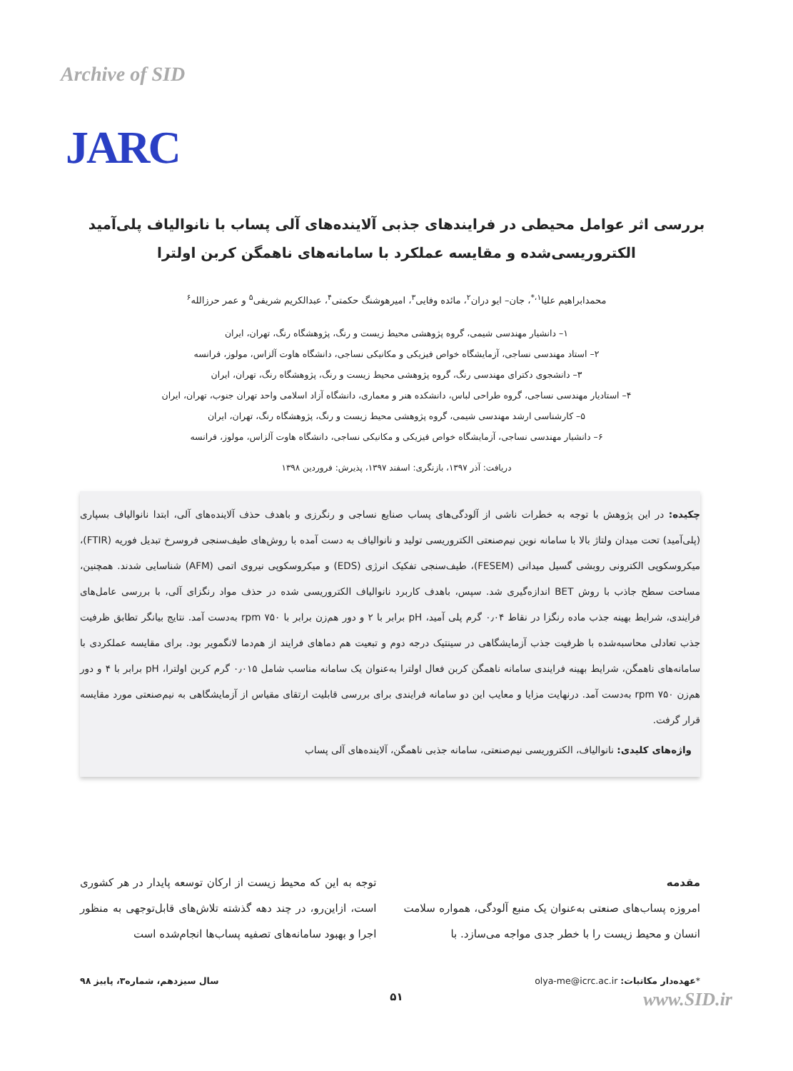Archive of SID
JARC
بررسی اثر عوامل محیطی در فرایندهای جذبی آلاینده‌های آلی پساب با نانوالیاف پلی‌آمید الکتروریسی‌شده و مقایسه عملکرد با سامانه‌های ناهمگن کربن اولترا
محمدابراهیم علیا<sup>۱،*</sup>، جان– ایو دران<sup>۲</sup>، مائده وفایی<sup>۳</sup>، امیرهوشنگ حکمتی<sup>۴</sup>، عبدالکریم شریفی<sup>۵</sup> و عمر حرزالله<sup>۶</sup>
۱– دانشیار مهندسی شیمی، گروه پژوهشی محیط زیست و رنگ، پژوهشگاه رنگ، تهران، ایران
۲– استاد مهندسی نساجی، آزمایشگاه خواص فیزیکی و مکانیکی نساجی، دانشگاه هاوت آلزاس، مولوز، فرانسه
۳– دانشجوی دکترای مهندسی رنگ، گروه پژوهشی محیط زیست و رنگ، پژوهشگاه رنگ، تهران، ایران
۴– استادیار مهندسی نساجی، گروه طراحی لباس، دانشکده هنر و معماری، دانشگاه آزاد اسلامی واحد تهران جنوب، تهران، ایران
۵– کارشناسی ارشد مهندسی شیمی، گروه پژوهشی محیط زیست و رنگ، پژوهشگاه رنگ، تهران، ایران
۶– دانشیار مهندسی نساجی، آزمایشگاه خواص فیزیکی و مکانیکی نساجی، دانشگاه هاوت آلزاس، مولوز، فرانسه
دریافت: آذر ۱۳۹۷، بازنگری: اسفند ۱۳۹۷، پذیرش: فروردین ۱۳۹۸
چکیده: در این پژوهش با توجه به خطرات ناشی از آلودگی‌های پساب صنایع نساجی و رنگرزی و باهدف حذف آلاینده‌های آلی، ابتدا نانوالیاف بسپاری (پلی‌آمید) تحت میدان ولتاژ بالا با سامانه نوین نیم‌صنعتی الکتروریسی تولید و نانوالیاف به دست آمده با روش‌های طیف‌سنجی فروسرخ تبدیل فوریه (FTIR)، میکروسکوپی الکترونی روبشی گسیل میدانی (FESEM)، طیف‌سنجی تفکیک انرژی (EDS) و میکروسکوپی نیروی اتمی (AFM) شناسایی شدند. همچنین، مساحت سطح جاذب با روش BET اندازه‌گیری شد. سپس، باهدف کاربرد نانوالیاف الکتروریسی شده در حذف مواد رنگزای آلی، با بررسی عامل‌های فرایندی، شرایط بهینه جذب ماده رنگزا در نقاط ۰٫۰۴ گرم پلی آمید، pH برابر با ۲ و دور هم‌زن برابر با ۷۵۰ rpm به‌دست آمد. نتایج بیانگر تطابق ظرفیت جذب تعادلی محاسبه‌شده با ظرفیت جذب آزمایشگاهی در سینتیک درجه دوم و تبعیت هم دماهای فرایند از هم‌دما لانگمویر بود. برای مقایسه عملکردی با سامانه‌های ناهمگن، شرایط بهینه فرایندی سامانه ناهمگن کربن فعال اولترا به‌عنوان یک سامانه مناسب شامل ۰٫۰۱۵ گرم کربن اولترا، pH برابر با ۴ و دور هم‌زن ۷۵۰ rpm به‌دست آمد. درنهایت مزایا و معایب این دو سامانه فرایندی برای بررسی قابلیت ارتقای مقیاس از آزمایشگاهی به نیم‌صنعتی مورد مقایسه قرار گرفت.
واژه‌های کلیدی: نانوالیاف، الکتروریسی نیم‌صنعتی، سامانه جذبی ناهمگن، آلاینده‌های آلی پساب
مقدمه
امروزه پساب‌های صنعتی به‌عنوان یک منبع آلودگی، همواره سلامت انسان و محیط زیست را با خطر جدی مواجه می‌سازد. با
توجه به این که محیط زیست از ارکان توسعه پایدار در هر کشوری است، ازاین‌رو، در چند دهه گذشته تلاش‌های قابل‌توجهی به منظور اجرا و بهبود سامانه‌های تصفیه پساب‌ها انجام‌شده است
*عهده‌دار مکاتبات: olya-me@icrc.ac.ir سال سیزدهم، شماره۳، پاییز ۹۸
۵۱
www.SID.ir